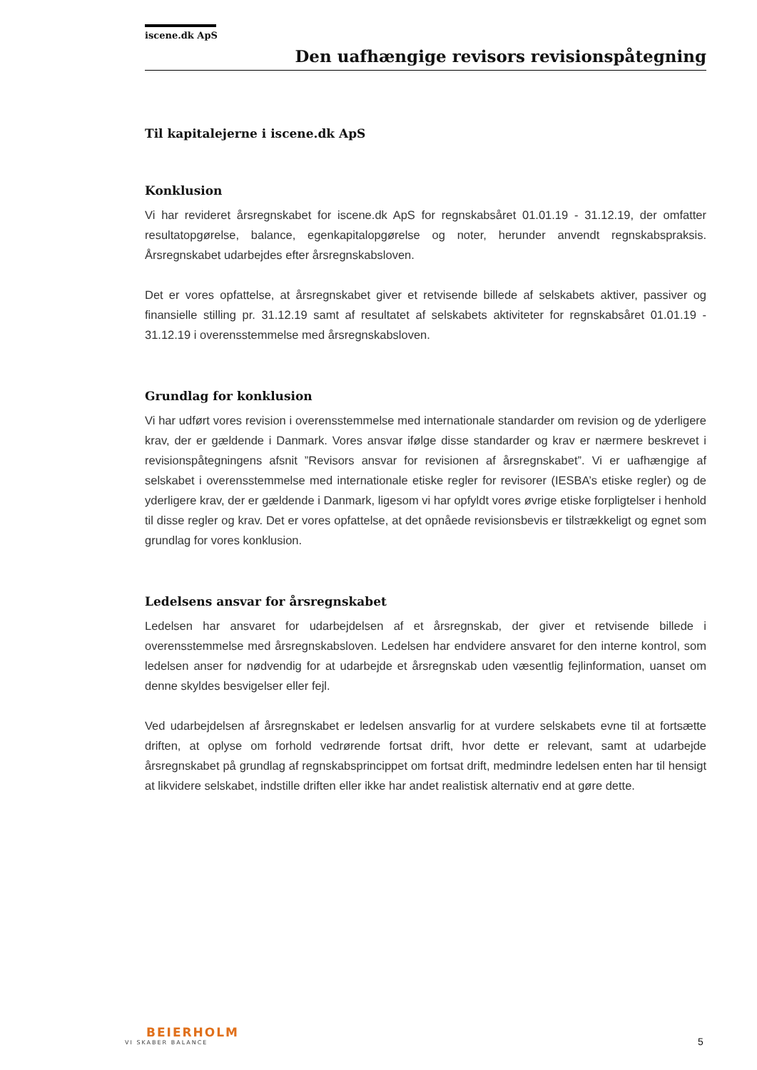iscene.dk ApS
Den uafhængige revisors revisionspåtegning
Til kapitalejerne i iscene.dk ApS
Konklusion
Vi har revideret årsregnskabet for iscene.dk ApS for regnskabsåret 01.01.19 - 31.12.19, der omfatter resultatopgørelse, balance, egenkapitalopgørelse og noter, herunder anvendt regnskabspraksis. Årsregnskabet udarbejdes efter årsregnskabsloven.
Det er vores opfattelse, at årsregnskabet giver et retvisende billede af selskabets aktiver, passiver og finansielle stilling pr. 31.12.19 samt af resultatet af selskabets aktiviteter for regnskabsåret 01.01.19 - 31.12.19 i overensstemmelse med årsregnskabsloven.
Grundlag for konklusion
Vi har udført vores revision i overensstemmelse med internationale standarder om revision og de yderligere krav, der er gældende i Danmark. Vores ansvar ifølge disse standarder og krav er nærmere beskrevet i revisionspåtegningens afsnit ”Revisors ansvar for revisionen af årsregnskabet”. Vi er uafhængige af selskabet i overensstemmelse med internationale etiske regler for revisorer (IESBA’s etiske regler) og de yderligere krav, der er gældende i Danmark, ligesom vi har opfyldt vores øvrige etiske forpligtelser i henhold til disse regler og krav. Det er vores opfattelse, at det opnåede revisionsbevis er tilstrækkeligt og egnet som grundlag for vores konklusion.
Ledelsens ansvar for årsregnskabet
Ledelsen har ansvaret for udarbejdelsen af et årsregnskab, der giver et retvisende billede i overensstemmelse med årsregnskabsloven. Ledelsen har endvidere ansvaret for den interne kontrol, som ledelsen anser for nødvendig for at udarbejde et årsregnskab uden væsentlig fejlinformation, uanset om denne skyldes besvigelser eller fejl.
Ved udarbejdelsen af årsregnskabet er ledelsen ansvarlig for at vurdere selskabets evne til at fortsætte driften, at oplyse om forhold vedrørende fortsat drift, hvor dette er relevant, samt at udarbejde årsregnskabet på grundlag af regnskabsprincippet om fortsat drift, medmindre ledelsen enten har til hensigt at likvidere selskabet, indstille driften eller ikke har andet realistisk alternativ end at gøre dette.
BEIERHOLM
VI SKABER BALANCE
5